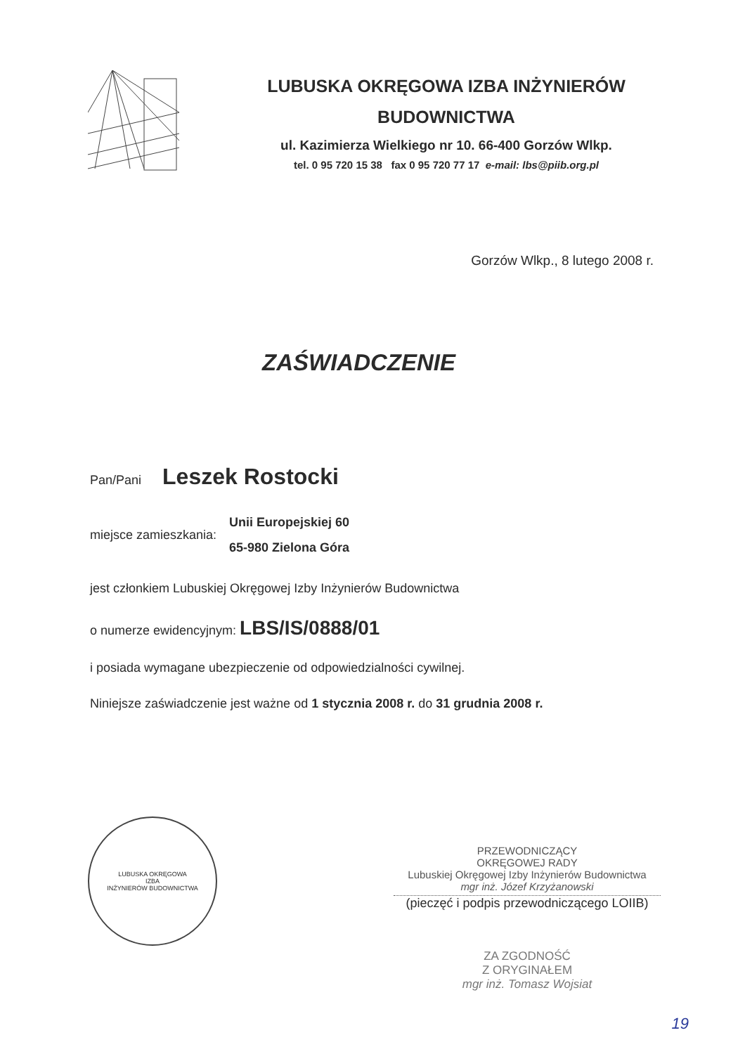LUBUSKA OKRĘGOWA IZBA INŻYNIERÓW
BUDOWNICTWA
ul. Kazimierza Wielkiego nr 10. 66-400 Gorzów Wlkp.
tel. 0 95 720 15 38 fax 0 95 720 77 17 e-mail: lbs@piib.org.pl
Gorzów Wlkp., 8 lutego 2008 r.
ZAŚWIADCZENIE
Pan/Pani Leszek Rostocki
miejsce zamieszkania:
Unii Europejskiej 60
65-980 Zielona Góra
jest członkiem Lubuskiej Okręgowej Izby Inżynierów Budownictwa
o numerze ewidencyjnym: LBS/IS/0888/01
i posiada wymagane ubezpieczenie od odpowiedzialności cywilnej.
Niniejsze zaświadczenie jest ważne od 1 stycznia 2008 r. do 31 grudnia 2008 r.
LUBUSKA OKRĘGOWA
IZBA
INŻYNIERÓW BUDOWNICTWA
PRZEWODNICZĄCY
OKRĘGOWEJ RADY
Lubuskiej Okręgowej Izby Inżynierów Budownictwa
mgr inż. Józef Krzyżanowski
(pieczęć i podpis przewodniczącego LOIIB)
ZA ZGODNOŚĆ
Z ORYGINAŁEM
mgr inż. Tomasz Wojsiat
19